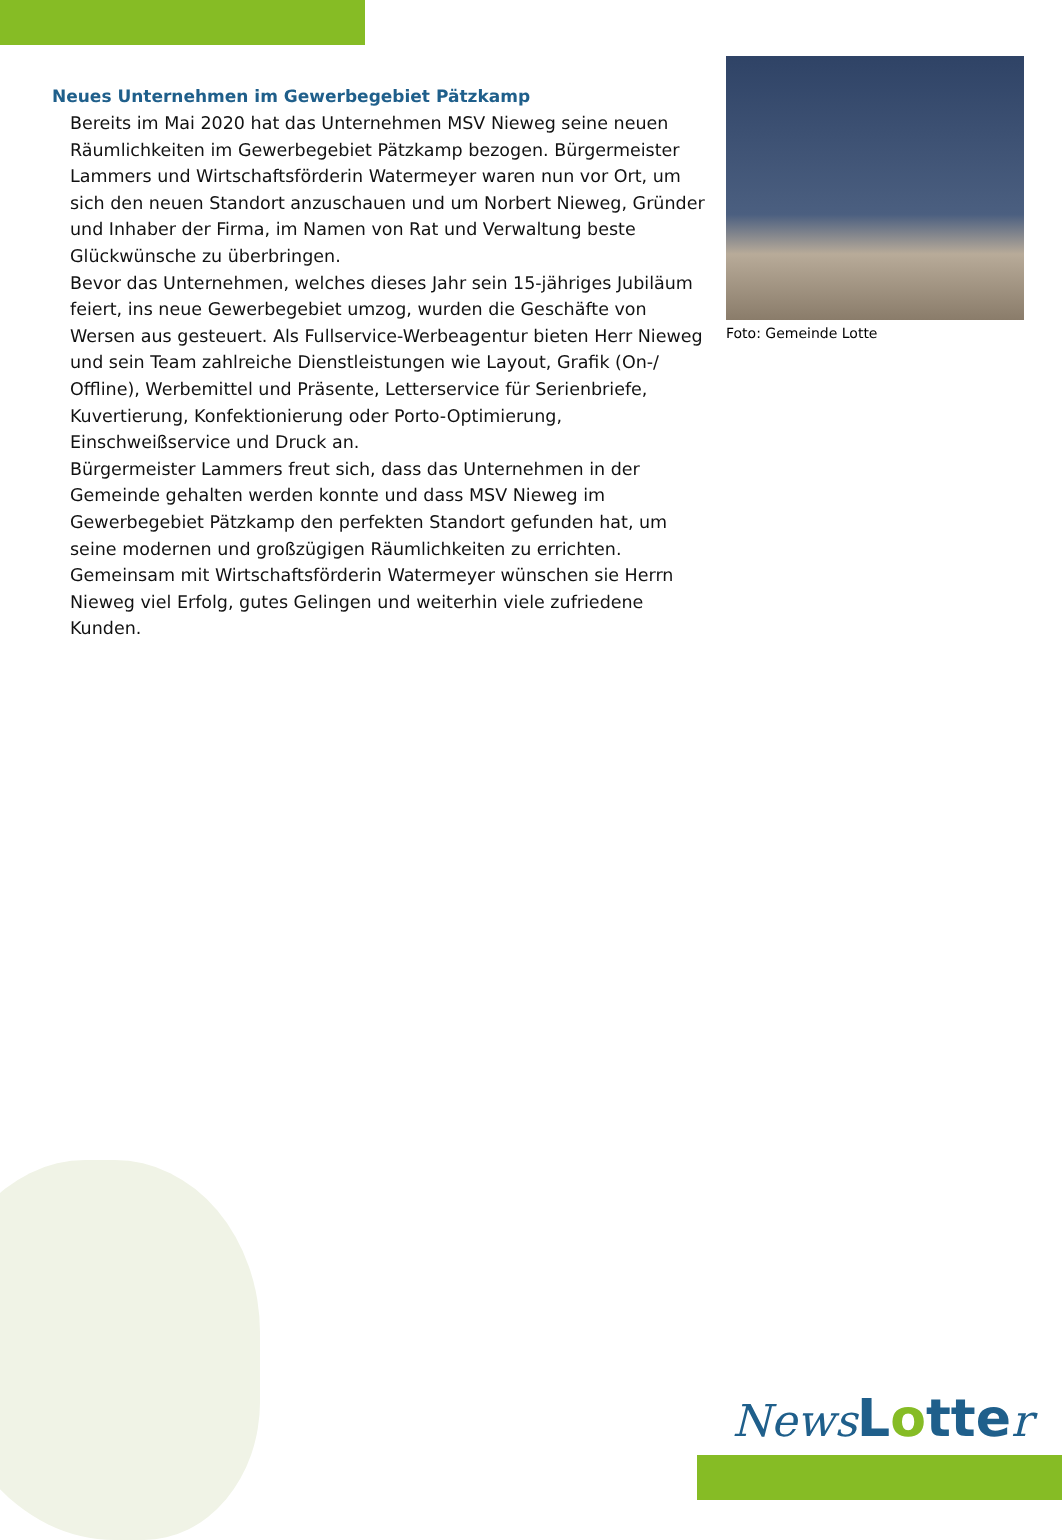Neues Unternehmen im Gewerbegebiet Pätzkamp
Bereits im Mai 2020 hat das Unternehmen MSV Nieweg seine neuen Räumlichkeiten im Gewerbegebiet Pätzkamp bezogen. Bürgermeister Lammers und Wirtschaftsförderin Watermeyer waren nun vor Ort, um sich den neuen Standort anzuschauen und um Norbert Nieweg, Gründer und Inhaber der Firma, im Namen von Rat und Verwaltung beste Glückwünsche zu überbringen.
Bevor das Unternehmen, welches dieses Jahr sein 15-jähriges Jubiläum feiert, ins neue Gewerbegebiet umzog, wurden die Geschäfte von Wersen aus gesteuert. Als Fullservice-Werbeagentur bieten Herr Nieweg und sein Team zahlreiche Dienstleistungen wie Layout, Grafik (On-/ Offline), Werbemittel und Präsente, Letterservice für Serienbriefe, Kuvertierung, Konfektionierung oder Porto-Optimierung, Einschweißservice und Druck an.
Bürgermeister Lammers freut sich, dass das Unternehmen in der Gemeinde gehalten werden konnte und dass MSV Nieweg im Gewerbegebiet Pätzkamp den perfekten Standort gefunden hat, um seine modernen und großzügigen Räumlichkeiten zu errichten. Gemeinsam mit Wirtschaftsförderin Watermeyer wünschen sie Herrn Nieweg viel Erfolg, gutes Gelingen und weiterhin viele zufriedene Kunden.
Foto: Gemeinde Lotte
News Lotte r